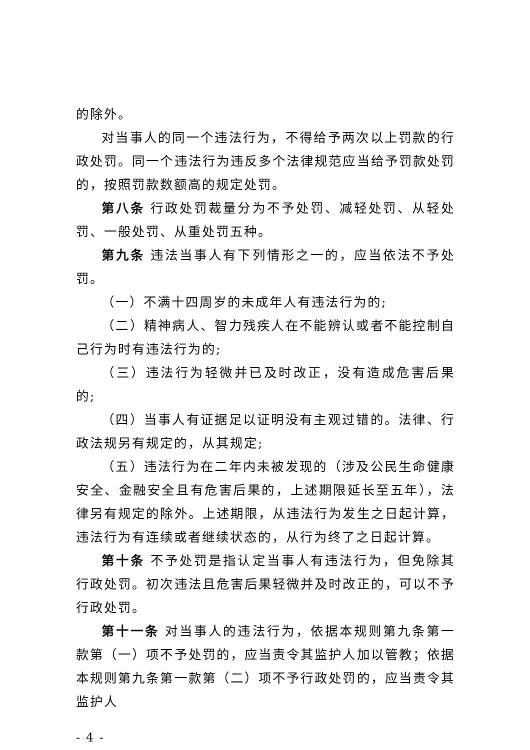的除外。
对当事人的同一个违法行为，不得给予两次以上罚款的行政处罚。同一个违法行为违反多个法律规范应当给予罚款处罚的，按照罚款数额高的规定处罚。
第八条 行政处罚裁量分为不予处罚、减轻处罚、从轻处罚、一般处罚、从重处罚五种。
第九条 违法当事人有下列情形之一的，应当依法不予处罚。
（一）不满十四周岁的未成年人有违法行为的;
（二）精神病人、智力残疾人在不能辨认或者不能控制自己行为时有违法行为的;
（三）违法行为轻微并已及时改正，没有造成危害后果的;
（四）当事人有证据足以证明没有主观过错的。法律、行政法规另有规定的，从其规定;
（五）违法行为在二年内未被发现的（涉及公民生命健康安全、金融安全且有危害后果的，上述期限延长至五年），法律另有规定的除外。上述期限，从违法行为发生之日起计算，违法行为有连续或者继续状态的，从行为终了之日起计算。
第十条 不予处罚是指认定当事人有违法行为，但免除其行政处罚。初次违法且危害后果轻微并及时改正的，可以不予行政处罚。
第十一条 对当事人的违法行为，依据本规则第九条第一款第（一）项不予处罚的，应当责令其监护人加以管教；依据本规则第九条第一款第（二）项不予行政处罚的，应当责令其监护人
- 4 -